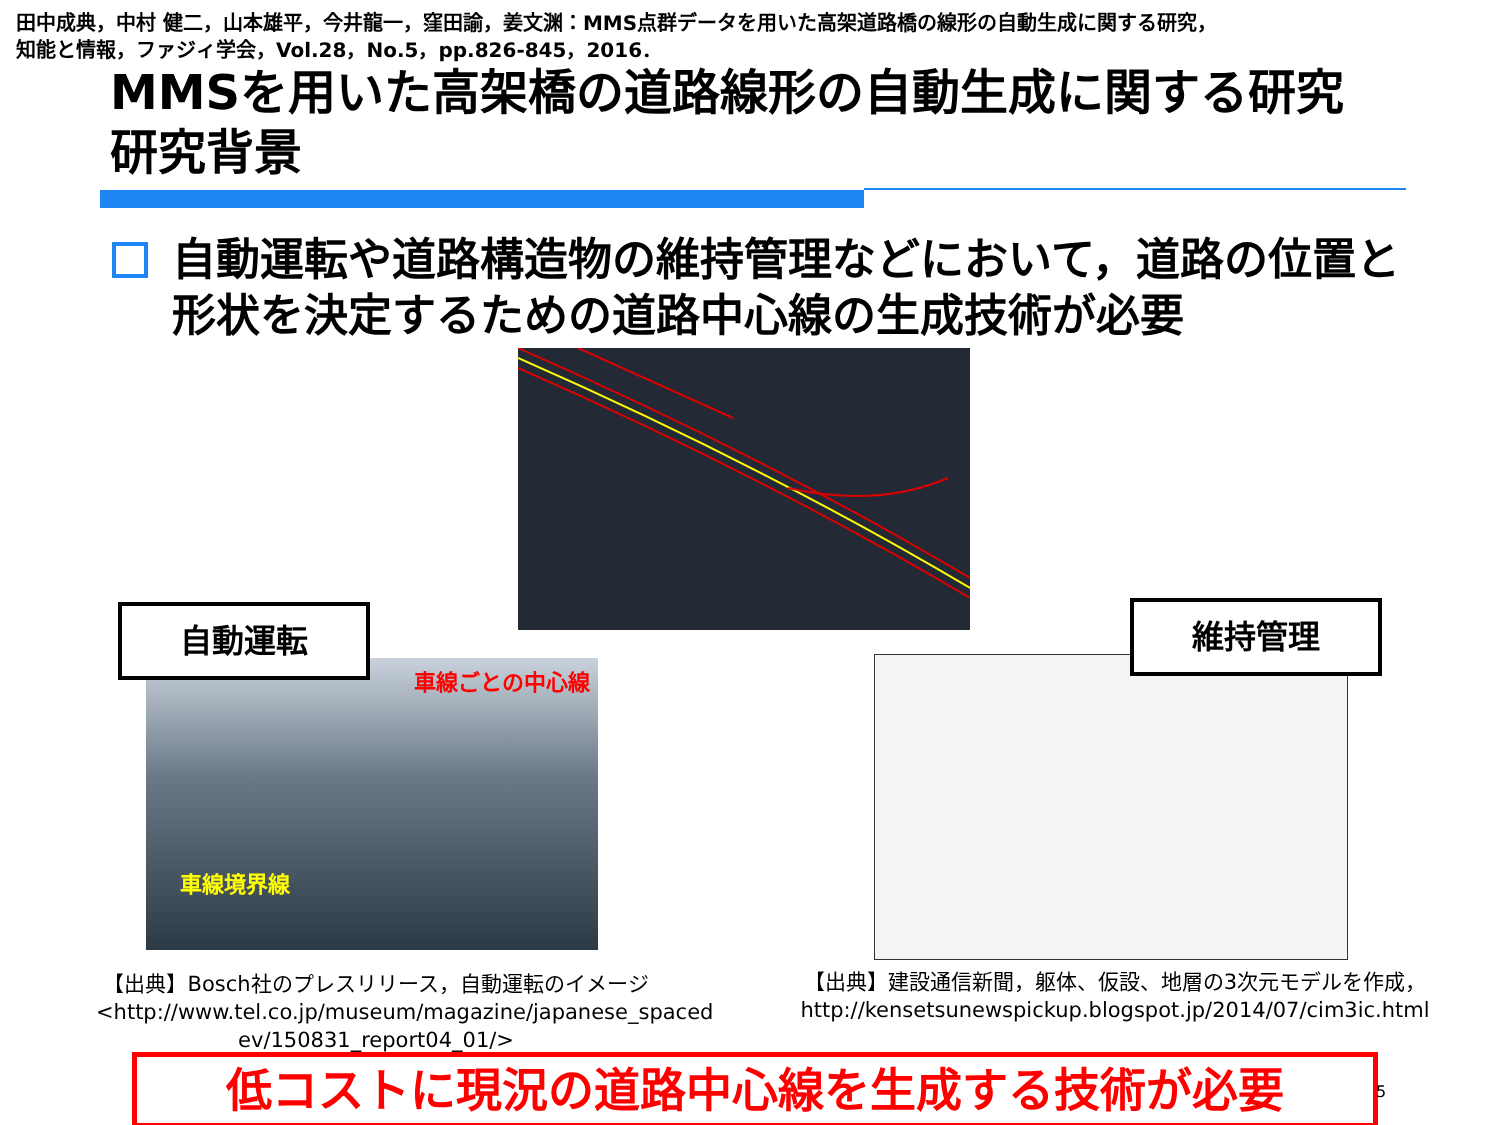田中成典，中村 健二，山本雄平，今井龍一，窪田諭，姜文渊：MMS点群データを用いた高架道路橋の線形の自動生成に関する研究，
知能と情報，ファジィ学会，Vol.28，No.5，pp.826-845，2016．
MMSを用いた高架橋の道路線形の自動生成に関する研究
研究背景
自動運転や道路構造物の維持管理などにおいて，道路の位置と形状を決定するための道路中心線の生成技術が必要
車線ごとの中心線
車線境界線
自動運転 維持管理
【出典】Bosch社のプレスリリース，自動運転のイメージ
<http://www.tel.co.jp/museum/magazine/japanese_spaced ev/150831_report04_01/>
【出典】建設通信新聞，躯体、仮設、地層の3次元モデルを作成，
http://kensetsunewspickup.blogspot.jp/2014/07/cim3ic.html
低コストに現況の道路中心線を生成する技術が必要 5